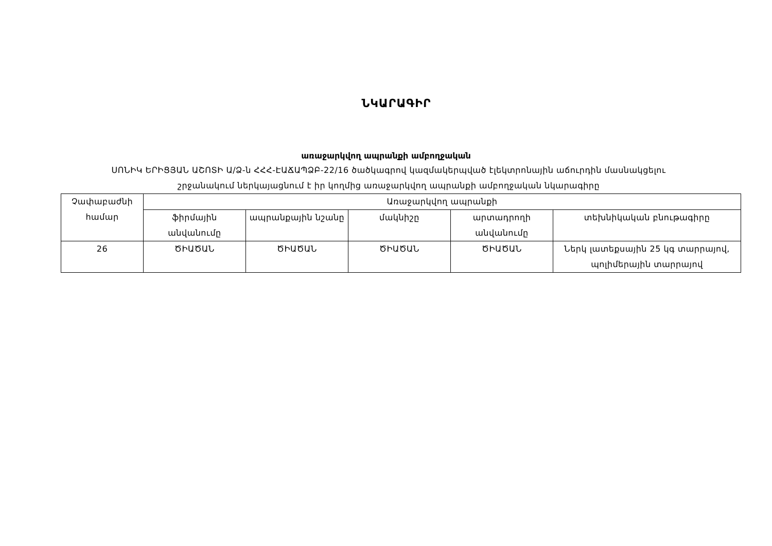ՆԿԱՐԱԳԻՐ
առաջարկվող ապրանքի ամբողջական
ՍՈՆԻԿ ԵՐԻՑՅԱՆ ԱՇՈՏԻ Ա/Ձ-ն ՀՀՀ-ԷԱՃԱՊՁԲ-22/16 ծածկագրով կազմակերպված էլեկտրոնային աճուրդին մասնակցելու շրջանակում ներկայացնում է իր կողմից առաջարկվող ապրանքի ամբողջական նկարագիրը
| Չափաբաժնի համար | Առաջարկվող ապրանքի | | | | |
| --- | --- | --- | --- | --- | --- |
| | ֆիրմային անվանումը | ապրանքային նշանը | մակնիշը | արտադրողի անվանումը | տեխնիկական բնութագիրը |
| 26 | ԾԻԱԾԱՆ | ԾԻԱԾԱՆ | ԾԻԱԾԱՆ | ԾԻԱԾԱՆ | Ներկ լատեքսային 25 կգ տարրայով, պոլիմերային տարրայով |